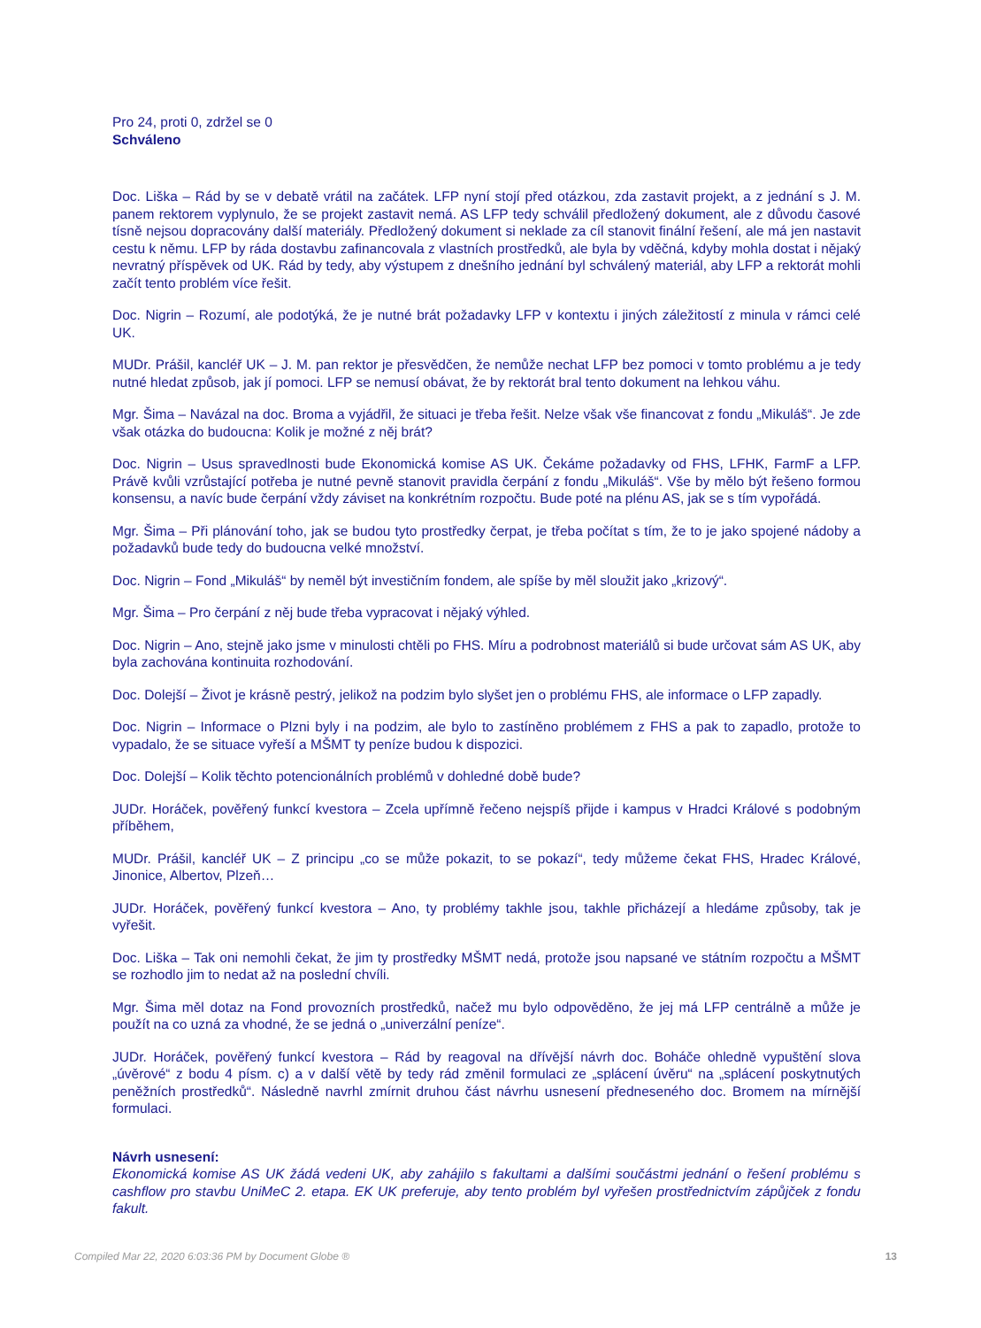Pro 24, proti 0, zdržel se 0
Schváleno
Doc. Liška – Rád by se v debatě vrátil na začátek. LFP nyní stojí před otázkou, zda zastavit projekt, a z jednání s J. M. panem rektorem vyplynulo, že se projekt zastavit nemá. AS LFP tedy schválil předložený dokument, ale z důvodu časové tísně nejsou dopracovány další materiály. Předložený dokument si neklade za cíl stanovit finální řešení, ale má jen nastavit cestu k němu. LFP by ráda dostavbu zafinancovala z vlastních prostředků, ale byla by vděčná, kdyby mohla dostat i nějaký nevratný příspěvek od UK. Rád by tedy, aby výstupem z dnešního jednání byl schválený materiál, aby LFP a rektorát mohli začít tento problém více řešit.
Doc. Nigrin – Rozumí, ale podotýká, že je nutné brát požadavky LFP v kontextu i jiných záležitostí z minula v rámci celé UK.
MUDr. Prášil, kancléř UK – J. M. pan rektor je přesvědčen, že nemůže nechat LFP bez pomoci v tomto problému a je tedy nutné hledat způsob, jak jí pomoci. LFP se nemusí obávat, že by rektorát bral tento dokument na lehkou váhu.
Mgr. Šima – Navázal na doc. Broma a vyjádřil, že situaci je třeba řešit. Nelze však vše financovat z fondu „Mikuláš“. Je zde však otázka do budoucna: Kolik je možné z něj brát?
Doc. Nigrin – Usus spravedlnosti bude Ekonomická komise AS UK. Čekáme požadavky od FHS, LFHK, FarmF a LFP. Právě kvůli vzrůstající potřeba je nutné pevně stanovit pravidla čerpání z fondu „Mikuláš“. Vše by mělo být řešeno formou konsensu, a navíc bude čerpání vždy záviset na konkrétním rozpočtu. Bude poté na plénu AS, jak se s tím vypořádá.
Mgr. Šima – Při plánování toho, jak se budou tyto prostředky čerpat, je třeba počítat s tím, že to je jako spojené nádoby a požadavků bude tedy do budoucna velké množství.
Doc. Nigrin – Fond „Mikuláš“ by neměl být investičním fondem, ale spíše by měl sloužit jako „krizový“.
Mgr. Šima – Pro čerpání z něj bude třeba vypracovat i nějaký výhled.
Doc. Nigrin – Ano, stejně jako jsme v minulosti chtěli po FHS. Míru a podrobnost materiálů si bude určovat sám AS UK, aby byla zachována kontinuita rozhodování.
Doc. Dolejší – Život je krásně pestrý, jelikož na podzim bylo slyšet jen o problému FHS, ale informace o LFP zapadly.
Doc. Nigrin – Informace o Plzni byly i na podzim, ale bylo to zastíněno problémem z FHS a pak to zapadlo, protože to vypadalo, že se situace vyřeší a MŠMT ty peníze budou k dispozici.
Doc. Dolejší – Kolik těchto potencionálních problémů v dohledné době bude?
JUDr. Horáček, pověřený funkcí kvestora – Zcela upřímně řečeno nejspíš přijde i kampus v Hradci Králové s podobným příběhem,
MUDr. Prášil, kancléř UK – Z principu „co se může pokazit, to se pokazí“, tedy můžeme čekat FHS, Hradec Králové, Jinonice, Albertov, Plzeň…
JUDr. Horáček, pověřený funkcí kvestora – Ano, ty problémy takhle jsou, takhle přicházejí a hledáme způsoby, tak je vyřešit.
Doc. Liška – Tak oni nemohli čekat, že jim ty prostředky MŠMT nedá, protože jsou napsané ve státním rozpočtu a MŠMT se rozhodlo jim to nedat až na poslední chvíli.
Mgr. Šima měl dotaz na Fond provozních prostředků, načež mu bylo odpověděno, že jej má LFP centrálně a může je použít na co uzná za vhodné, že se jedná o „univerzální peníze“.
JUDr. Horáček, pověřený funkcí kvestora – Rád by reagoval na dřívější návrh doc. Boháče ohledně vypuštění slova „úvěrové“ z bodu 4 písm. c) a v další větě by tedy rád změnil formulaci ze „splácení úvěru“ na „splácení poskytnutých peněžních prostředků“. Následně navrhl zmírnit druhou část návrhu usnesení předneseného doc. Bromem na mírnější formulaci.
Návrh usnesení:
Ekonomická komise AS UK žádá vedeni UK, aby zahájilo s fakultami a dalšími součástmi jednání o řešení problému s cashflow pro stavbu UniMeC 2. etapa. EK UK preferuje, aby tento problém byl vyřešen prostřednictvím zápůjček z fondu fakult.
Compiled Mar 22, 2020 6:03:36 PM by Document Globe ® 13